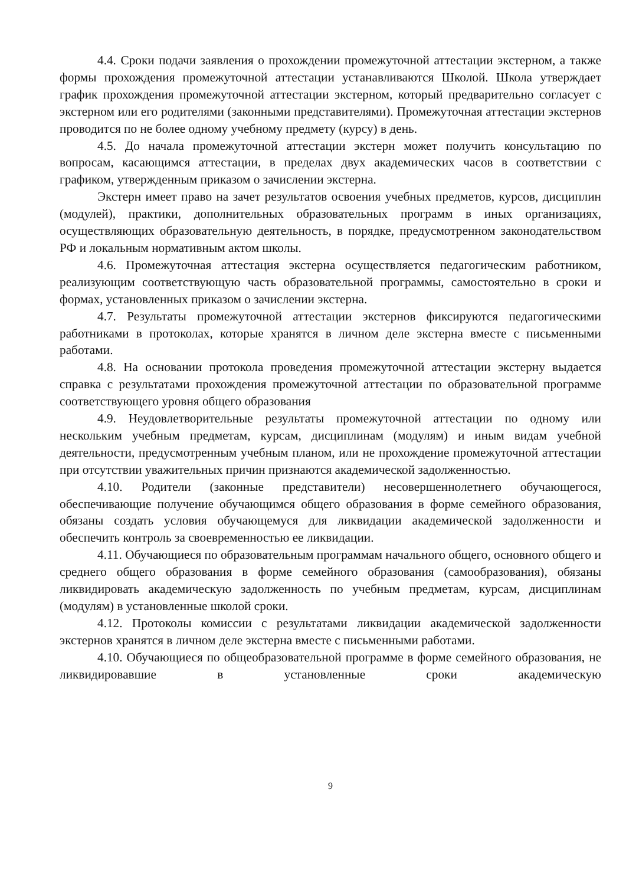4.4. Сроки подачи заявления о прохождении промежуточной аттестации экстерном, а также формы прохождения промежуточной аттестации устанавливаются Школой. Школа утверждает график прохождения промежуточной аттестации экстерном, который предварительно согласует с экстерном или его родителями (законными представителями). Промежуточная аттестации экстернов проводится по не более одному учебному предмету (курсу) в день.
4.5. До начала промежуточной аттестации экстерн может получить консультацию по вопросам, касающимся аттестации, в пределах двух академических часов в соответствии с графиком, утвержденным приказом о зачислении экстерна.
Экстерн имеет право на зачет результатов освоения учебных предметов, курсов, дисциплин (модулей), практики, дополнительных образовательных программ в иных организациях, осуществляющих образовательную деятельность, в порядке, предусмотренном законодательством РФ и локальным нормативным актом школы.
4.6. Промежуточная аттестация экстерна осуществляется педагогическим работником, реализующим соответствующую часть образовательной программы, самостоятельно в сроки и формах, установленных приказом о зачислении экстерна.
4.7. Результаты промежуточной аттестации экстернов фиксируются педагогическими работниками в протоколах, которые хранятся в личном деле экстерна вместе с письменными работами.
4.8. На основании протокола проведения промежуточной аттестации экстерну выдается справка с результатами прохождения промежуточной аттестации по образовательной программе соответствующего уровня общего образования
4.9. Неудовлетворительные результаты промежуточной аттестации по одному или нескольким учебным предметам, курсам, дисциплинам (модулям) и иным видам учебной деятельности, предусмотренным учебным планом, или не прохождение промежуточной аттестации при отсутствии уважительных причин признаются академической задолженностью.
4.10. Родители (законные представители) несовершеннолетнего обучающегося, обеспечивающие получение обучающимся общего образования в форме семейного образования, обязаны создать условия обучающемуся для ликвидации академической задолженности и обеспечить контроль за своевременностью ее ликвидации.
4.11. Обучающиеся по образовательным программам начального общего, основного общего и среднего общего образования в форме семейного образования (самообразования), обязаны ликвидировать академическую задолженность по учебным предметам, курсам, дисциплинам (модулям) в установленные школой сроки.
4.12. Протоколы комиссии с результатами ликвидации академической задолженности экстернов хранятся в личном деле экстерна вместе с письменными работами.
4.10. Обучающиеся по общеобразовательной программе в форме семейного образования, не ликвидировавшие в установленные сроки академическую
9